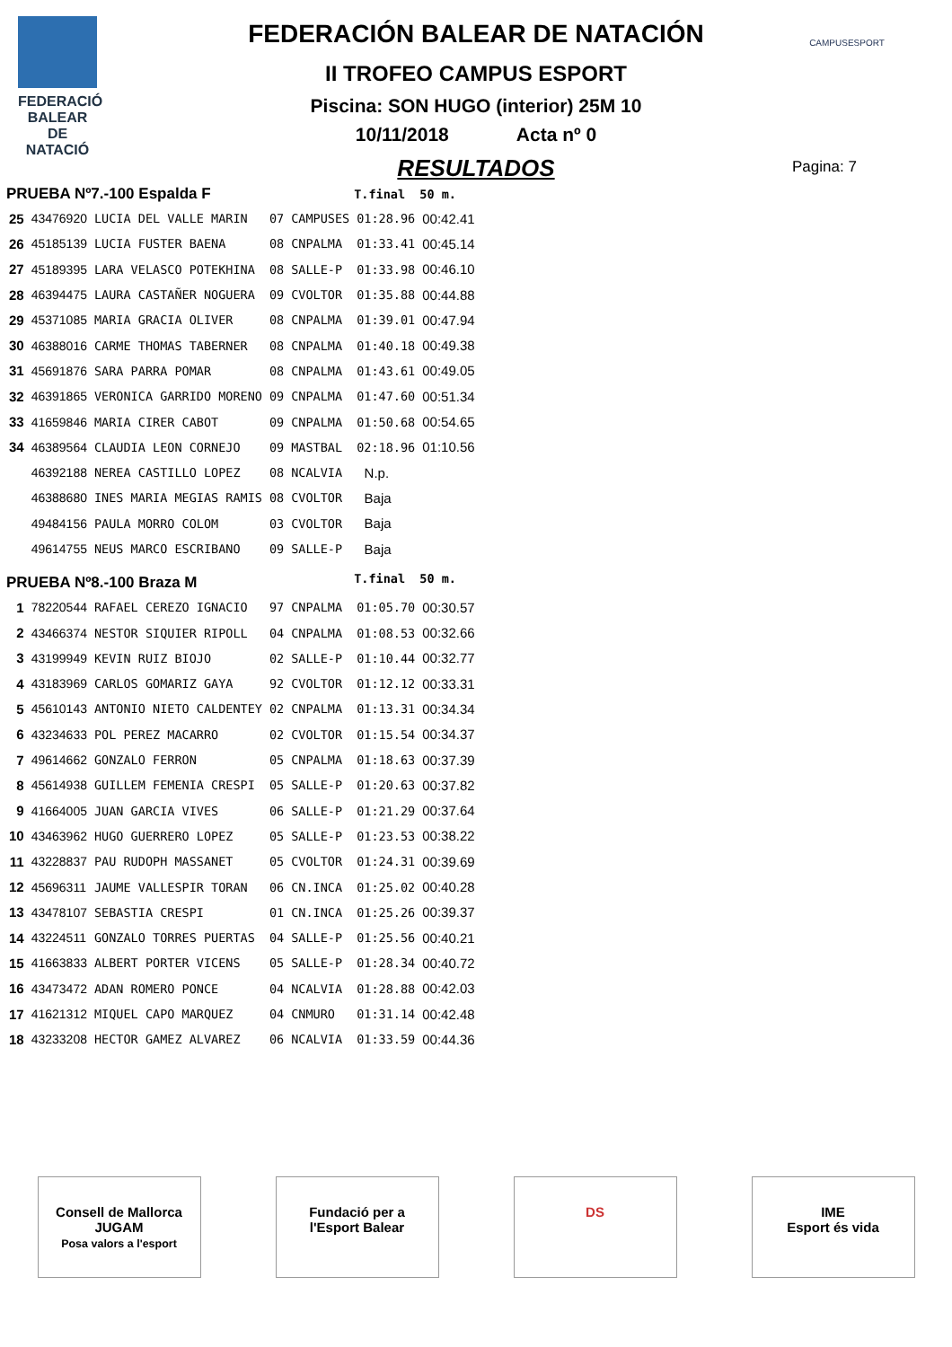FEDERACIÓ BALEAR DE NATACIÓ
CAMPUSESPORT
FEDERACIÓN BALEAR DE NATACIÓN
II TROFEO CAMPUS ESPORT
Piscina: SON HUGO (interior) 25M 10
10/11/2018 Acta nº 0
RESULTADOS
Pagina: 7
| PRUEBA Nº7.-100 Espalda F | | | | | T.final | 50 m. |
| --- | --- | --- | --- | --- | --- | --- |
| 25 | 43476920 | LUCIA DEL VALLE MARIN | 07 | CAMPUSES | 01:28.96 | 00:42.41 |
| 26 | 45185139 | LUCIA FUSTER BAENA | 08 | CNPALMA | 01:33.41 | 00:45.14 |
| 27 | 45189395 | LARA VELASCO POTEKHINA | 08 | SALLE-P | 01:33.98 | 00:46.10 |
| 28 | 46394475 | LAURA CASTAÑER NOGUERA | 09 | CVOLTOR | 01:35.88 | 00:44.88 |
| 29 | 45371085 | MARIA GRACIA OLIVER | 08 | CNPALMA | 01:39.01 | 00:47.94 |
| 30 | 46388016 | CARME THOMAS TABERNER | 08 | CNPALMA | 01:40.18 | 00:49.38 |
| 31 | 45691876 | SARA PARRA POMAR | 08 | CNPALMA | 01:43.61 | 00:49.05 |
| 32 | 46391865 | VERONICA GARRIDO MORENO | 09 | CNPALMA | 01:47.60 | 00:51.34 |
| 33 | 41659846 | MARIA CIRER CABOT | 09 | CNPALMA | 01:50.68 | 00:54.65 |
| 34 | 46389564 | CLAUDIA LEON CORNEJO | 09 | MASTBAL | 02:18.96 | 01:10.56 |
| | 46392188 | NEREA CASTILLO LOPEZ | 08 | NCALVIA | N.p. | |
| | 46388680 | INES MARIA MEGIAS RAMIS | 08 | CVOLTOR | Baja | |
| | 49484156 | PAULA MORRO COLOM | 03 | CVOLTOR | Baja | |
| | 49614755 | NEUS MARCO ESCRIBANO | 09 | SALLE-P | Baja | |
| PRUEBA Nº8.-100 Braza M | | | | | T.final | 50 m. |
| 1 | 78220544 | RAFAEL CEREZO IGNACIO | 97 | CNPALMA | 01:05.70 | 00:30.57 |
| 2 | 43466374 | NESTOR SIQUIER RIPOLL | 04 | CNPALMA | 01:08.53 | 00:32.66 |
| 3 | 43199949 | KEVIN RUIZ BIOJO | 02 | SALLE-P | 01:10.44 | 00:32.77 |
| 4 | 43183969 | CARLOS GOMARIZ GAYA | 92 | CVOLTOR | 01:12.12 | 00:33.31 |
| 5 | 45610143 | ANTONIO NIETO CALDENTEY | 02 | CNPALMA | 01:13.31 | 00:34.34 |
| 6 | 43234633 | POL PEREZ MACARRO | 02 | CVOLTOR | 01:15.54 | 00:34.37 |
| 7 | 49614662 | GONZALO FERRON | 05 | CNPALMA | 01:18.63 | 00:37.39 |
| 8 | 45614938 | GUILLEM FEMENIA CRESPI | 05 | SALLE-P | 01:20.63 | 00:37.82 |
| 9 | 41664005 | JUAN GARCIA VIVES | 06 | SALLE-P | 01:21.29 | 00:37.64 |
| 10 | 43463962 | HUGO GUERRERO LOPEZ | 05 | SALLE-P | 01:23.53 | 00:38.22 |
| 11 | 43228837 | PAU RUDOPH MASSANET | 05 | CVOLTOR | 01:24.31 | 00:39.69 |
| 12 | 45696311 | JAUME VALLESPIR TORAN | 06 | CN.INCA | 01:25.02 | 00:40.28 |
| 13 | 43478107 | SEBASTIA CRESPI | 01 | CN.INCA | 01:25.26 | 00:39.37 |
| 14 | 43224511 | GONZALO TORRES PUERTAS | 04 | SALLE-P | 01:25.56 | 00:40.21 |
| 15 | 41663833 | ALBERT PORTER VICENS | 05 | SALLE-P | 01:28.34 | 00:40.72 |
| 16 | 43473472 | ADAN ROMERO PONCE | 04 | NCALVIA | 01:28.88 | 00:42.03 |
| 17 | 41621312 | MIQUEL CAPO MARQUEZ | 04 | CNMURO | 01:31.14 | 00:42.48 |
| 18 | 43233208 | HECTOR GAMEZ ALVAREZ | 06 | NCALVIA | 01:33.59 | 00:44.36 |
Consell de Mallorca
JUGAM
Posa valors a l'esport
Fundació per a l'Esport Balear
DS IME
Esport és vida